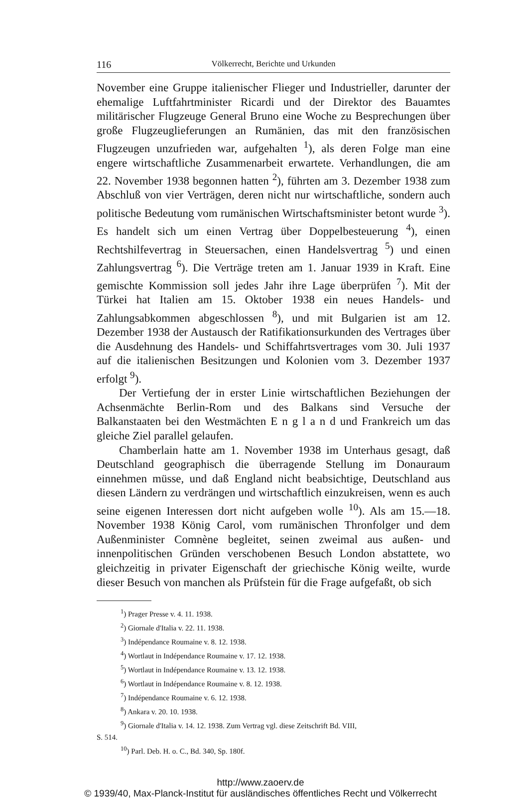116 Völkerrecht, Berichte und Urkunden
November eine Gruppe italienischer Flieger und Industrieller, darunter der ehemalige Luftfahrtminister Ricardi und der Direktor des Bauamtes militärischer Flugzeuge General Bruno eine Woche zu Besprechungen über große Flugzeuglieferungen an Rumänien, das mit den französischen Flugzeugen unzufrieden war, aufgehalten <sup>1</sup>), als deren Folge man eine engere wirtschaftliche Zusammenarbeit erwartete. Verhandlungen, die am 22. November 1938 begonnen hatten <sup>2</sup>), führten am 3. Dezember 1938 zum Abschluß von vier Verträgen, deren nicht nur wirtschaftliche, sondern auch politische Bedeutung vom rumänischen Wirtschaftsminister betont wurde <sup>3</sup>). Es handelt sich um einen Vertrag über Doppelbesteuerung <sup>4</sup>), einen Rechtshilfevertrag in Steuersachen, einen Handelsvertrag <sup>5</sup>) und einen Zahlungsvertrag <sup>6</sup>). Die Verträge treten am 1. Januar 1939 in Kraft. Eine gemischte Kommission soll jedes Jahr ihre Lage überprüfen <sup>7</sup>). Mit der Türkei hat Italien am 15. Oktober 1938 ein neues Handels- und Zahlungsabkommen abgeschlossen <sup>8</sup>), und mit Bulgarien ist am 12. Dezember 1938 der Austausch der Ratifikationsurkunden des Vertrages über die Ausdehnung des Handels- und Schiffahrtsvertrages vom 30. Juli 1937 auf die italienischen Besitzungen und Kolonien vom 3. Dezember 1937 erfolgt <sup>9</sup>).
Der Vertiefung der in erster Linie wirtschaftlichen Beziehungen der Achsenmächte Berlin-Rom und des Balkans sind Versuche der Balkanstaaten bei den Westmächten E n g l a n d und Frankreich um das gleiche Ziel parallel gelaufen.
Chamberlain hatte am 1. November 1938 im Unterhaus gesagt, daß Deutschland geographisch die überragende Stellung im Donauraum einnehmen müsse, und daß England nicht beabsichtige, Deutschland aus diesen Ländern zu verdrängen und wirtschaftlich einzukreisen, wenn es auch seine eigenen Interessen dort nicht aufgeben wolle <sup>10</sup>). Als am 15.—18. November 1938 König Carol, vom rumänischen Thronfolger und dem Außenminister Comnène begleitet, seinen zweimal aus außen- und innenpolitischen Gründen verschobenen Besuch London abstattete, wo gleichzeitig in privater Eigenschaft der griechische König weilte, wurde dieser Besuch von manchen als Prüfstein für die Frage aufgefaßt, ob sich
<sup>1</sup>) Prager Presse v. 4. 11. 1938.
<sup>2</sup>) Giornale d'Italia v. 22. 11. 1938.
<sup>3</sup>) Indépendance Roumaine v. 8. 12. 1938.
<sup>4</sup>) Wortlaut in Indépendance Roumaine v. 17. 12. 1938.
<sup>5</sup>) Wortlaut in Indépendance Roumaine v. 13. 12. 1938.
<sup>6</sup>) Wortlaut in Indépendance Roumaine v. 8. 12. 1938.
<sup>7</sup>) Indépendance Roumaine v. 6. 12. 1938.
<sup>8</sup>) Ankara v. 20. 10. 1938.
<sup>9</sup>) Giornale d'Italia v. 14. 12. 1938. Zum Vertrag vgl. diese Zeitschrift Bd. VIII,
S. 514.
<sup>10</sup>) Parl. Deb. H. o. C., Bd. 340, Sp. 180f.
http://www.zaoerv.de
© 1939/40, Max-Planck-Institut für ausländisches öffentliches Recht und Völkerrecht